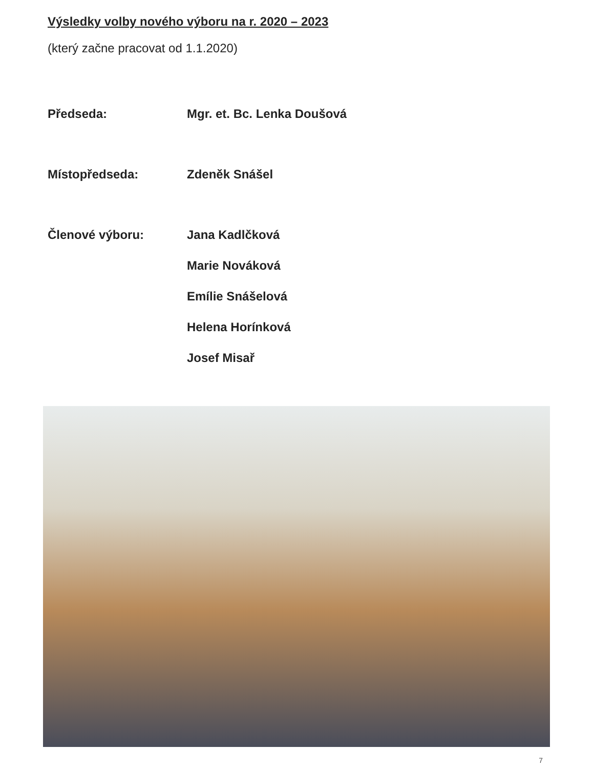Výsledky volby nového výboru na r. 2020 – 2023
(který začne pracovat od 1.1.2020)
Předseda: Mgr. et. Bc. Lenka Doušová
Místopředseda: Zdeněk Snášel
Členové výboru: Jana Kadlčková
Marie Nováková
Emílie Snášelová
Helena Horínková
Josef Misař
7